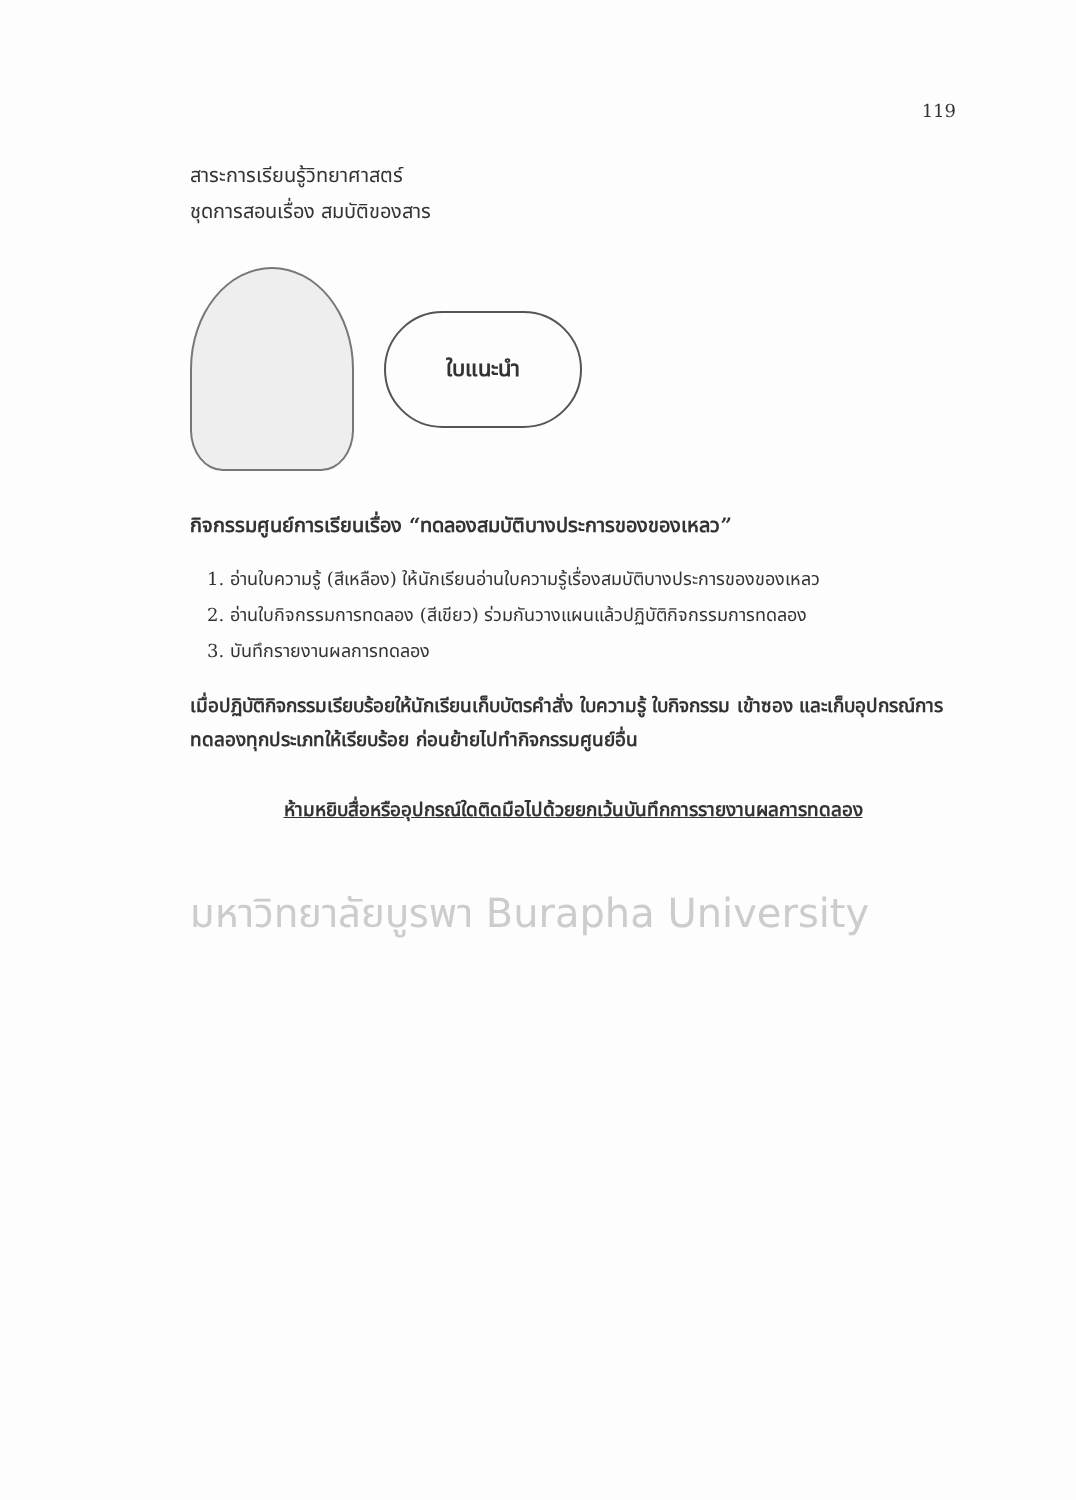119
สาระการเรียนรู้วิทยาศาสตร์
ชุดการสอนเรื่อง สมบัติของสาร
ใบแนะนำ
กิจกรรมศูนย์การเรียนเรื่อง “ทดลองสมบัติบางประการของของเหลว”
1. อ่านใบความรู้ (สีเหลือง) ให้นักเรียนอ่านใบความรู้เรื่องสมบัติบางประการของของเหลว
2. อ่านใบกิจกรรมการทดลอง (สีเขียว) ร่วมกันวางแผนแล้วปฏิบัติกิจกรรมการทดลอง
3. บันทึกรายงานผลการทดลอง
เมื่อปฏิบัติกิจกรรมเรียบร้อยให้นักเรียนเก็บบัตรคำสั่ง ใบความรู้ ใบกิจกรรม เข้าซอง และเก็บอุปกรณ์การทดลองทุกประเภทให้เรียบร้อย ก่อนย้ายไปทำกิจกรรมศูนย์อื่น
ห้ามหยิบสื่อหรืออุปกรณ์ใดติดมือไปด้วยยกเว้นบันทึกการรายงานผลการทดลอง
มหาวิทยาลัยบูรพา Burapha University